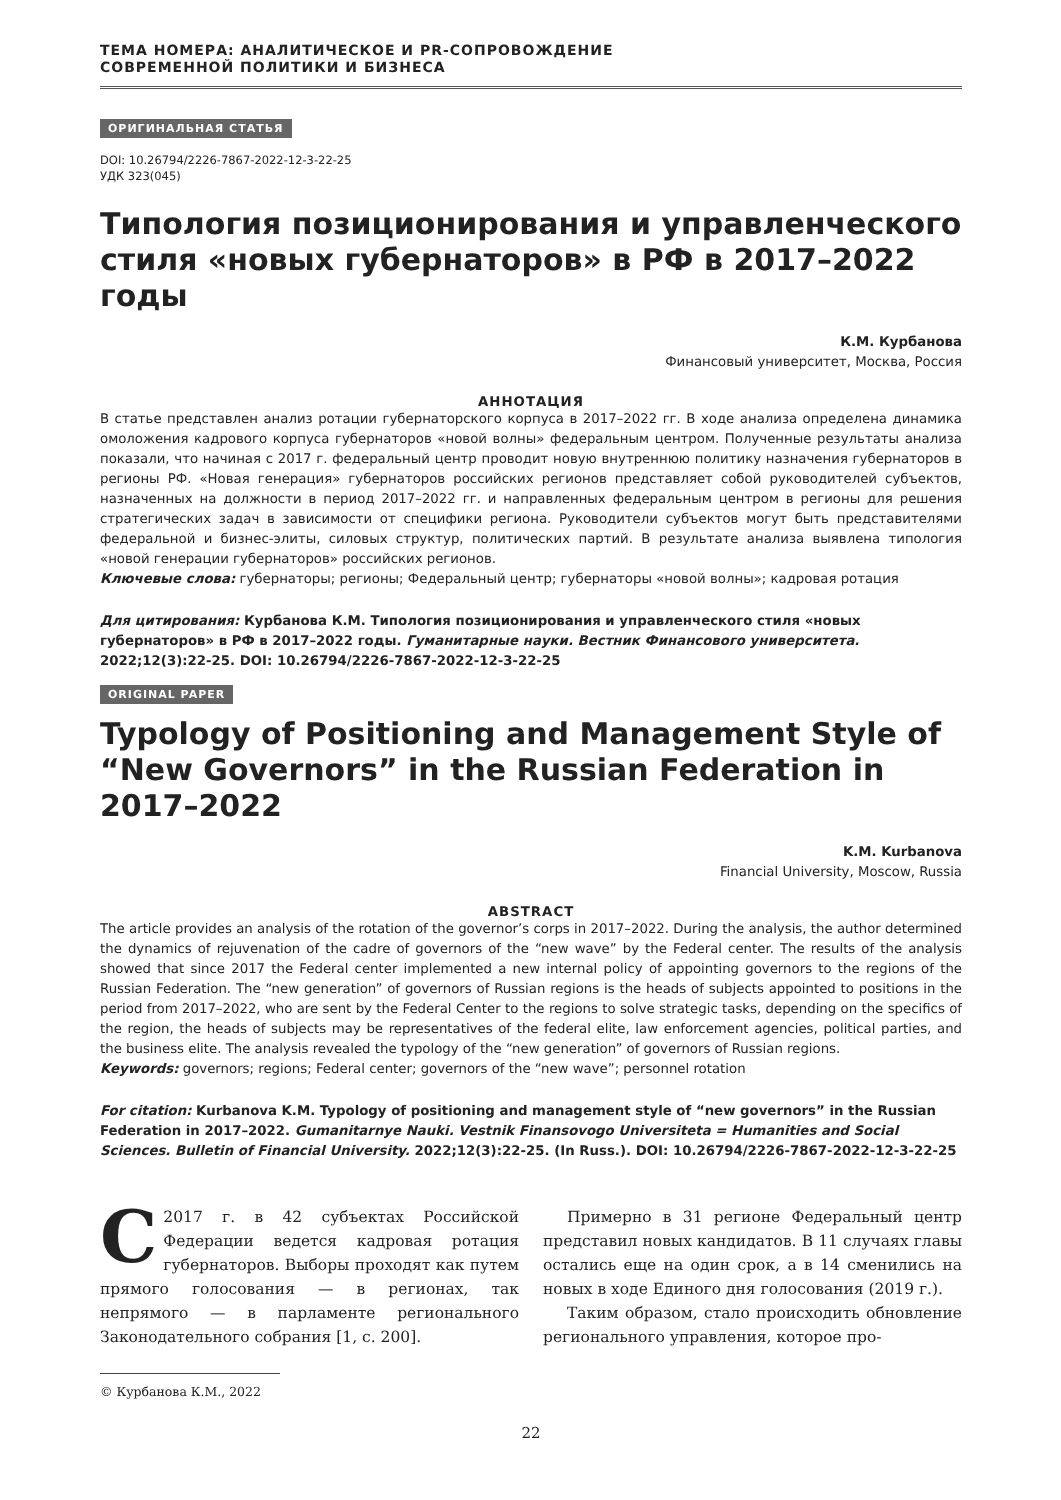ТЕМА НОМЕРА: АНАЛИТИЧЕСКОЕ И PR-СОПРОВОЖДЕНИЕ
СОВРЕМЕННОЙ ПОЛИТИКИ И БИЗНЕСА
ОРИГИНАЛЬНАЯ СТАТЬЯ
DOI: 10.26794/2226-7867-2022-12-3-22-25
УДК 323(045)
Типология позиционирования и управленческого стиля «новых губернаторов» в РФ в 2017–2022 годы
К.М. Курбанова
Финансовый университет, Москва, Россия
АННОТАЦИЯ
В статье представлен анализ ротации губернаторского корпуса в 2017–2022 гг. В ходе анализа определена динамика омоложения кадрового корпуса губернаторов «новой волны» федеральным центром. Полученные результаты анализа показали, что начиная с 2017 г. федеральный центр проводит новую внутреннюю политику назначения губернаторов в регионы РФ. «Новая генерация» губернаторов российских регионов представляет собой руководителей субъектов, назначенных на должности в период 2017–2022 гг. и направленных федеральным центром в регионы для решения стратегических задач в зависимости от специфики региона. Руководители субъектов могут быть представителями федеральной и бизнес-элиты, силовых структур, политических партий. В результате анализа выявлена типология «новой генерации губернаторов» российских регионов.
Ключевые слова: губернаторы; регионы; Федеральный центр; губернаторы «новой волны»; кадровая ротация
Для цитирования: Курбанова К.М. Типология позиционирования и управленческого стиля «новых губернаторов» в РФ в 2017–2022 годы. Гуманитарные науки. Вестник Финансового университета. 2022;12(3):22-25. DOI: 10.26794/2226-7867-2022-12-3-22-25
ORIGINAL PAPER
Typology of Positioning and Management Style of “New Governors” in the Russian Federation in 2017–2022
K.M. Kurbanova
Financial University, Moscow, Russia
ABSTRACT
The article provides an analysis of the rotation of the governor’s corps in 2017–2022. During the analysis, the author determined the dynamics of rejuvenation of the cadre of governors of the “new wave” by the Federal center. The results of the analysis showed that since 2017 the Federal center implemented a new internal policy of appointing governors to the regions of the Russian Federation. The “new generation” of governors of Russian regions is the heads of subjects appointed to positions in the period from 2017–2022, who are sent by the Federal Center to the regions to solve strategic tasks, depending on the specifics of the region, the heads of subjects may be representatives of the federal elite, law enforcement agencies, political parties, and the business elite. The analysis revealed the typology of the “new generation” of governors of Russian regions.
Keywords: governors; regions; Federal center; governors of the “new wave”; personnel rotation
For citation: Kurbanova K.M. Typology of positioning and management style of “new governors” in the Russian Federation in 2017–2022. Gumanitarnye Nauki. Vestnik Finansovogo Universiteta = Humanities and Social Sciences. Bulletin of Financial University. 2022;12(3):22-25. (In Russ.). DOI: 10.26794/2226-7867-2022-12-3-22-25
С 2017 г. в 42 субъектах Российской Федерации ведется кадровая ротация губернаторов. Выборы проходят как путем прямого голосования — в регионах, так непрямого — в парламенте регионального Законодательного собрания [1, с. 200].
© Курбанова К.М., 2022
Примерно в 31 регионе Федеральный центр представил новых кандидатов. В 11 случаях главы остались еще на один срок, а в 14 сменились на новых в ходе Единого дня голосования (2019 г.).
Таким образом, стало происходить обновление регионального управления, которое про-
22